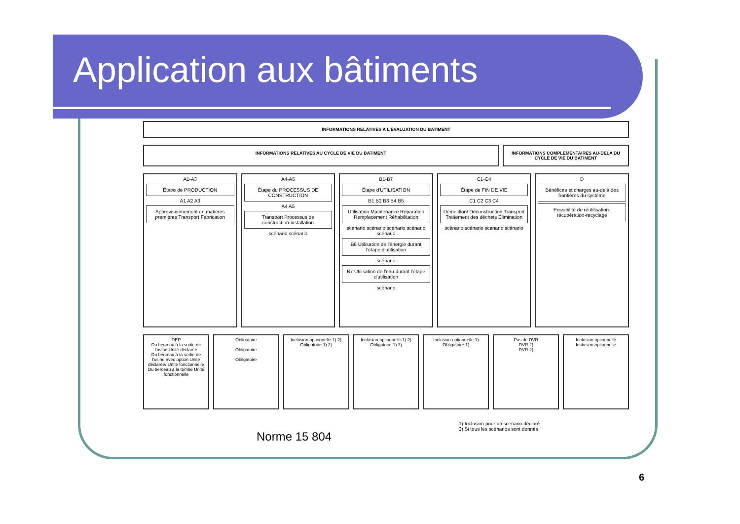Application aux bâtiments
INFORMATIONS RELATIVES A L'EVALUATION DU BATIMENT
INFORMATIONS RELATIVES AU CYCLE DE VIE DU BATIMENT
INFORMATIONS COMPLEMENTAIRES AU-DELA DU CYCLE DE VIE DU BATIMENT
A1-A3
Étape de PRODUCTION
A1 A2 A3
Approvisionnement en matières premières Transport Fabrication
A4-A5
Étape du PROCESSUS DE CONSTRUCTION
A4 A5
Transport Processus de construction-installation
scénario scénario
B1-B7
Étape d'UTILISATION
B1 B2 B3 B4 B5
Utilisation Maintenance Réparation Remplacement Réhabilitation
scénario scénario scénario scénario scénario
B6 Utilisation de l'énergie durant l'étape d'utilisation
scénario
B7 Utilisation de l'eau durant l'étape d'utilisation
scénario
C1-C4
Étape de FIN DE VIE
C1 C2 C3 C4
Démolition/ Déconstruction Transport Traitement des déchets Élimination
scénario scénario scénario scénario
D
Bénéfices et charges au-delà des frontières du système
Possibilité de réutilisation-récupération-recyclage
DEP
Du berceau à la sortie de l'usine Unité déclarée
Du berceau à la sortie de l'usine avec option Unité déclarée/ Unité fonctionnelle
Du berceau à la tombe Unité fonctionnelle
Obligatoire
Obligatoire
Obligatoire
Inclusion optionnelle 1) 2)
Obligatoire 1) 2)
Inclusion optionnelle 1) 2)
Obligatoire 1) 2)
Inclusion optionnelle 1)
Obligatoire 1)
Pas de DVR
DVR 2)
DVR 2)
Inclusion optionnelle
Inclusion optionnelle
1) Inclusion pour un scénario déclaré
2) Si tous les scénarios sont donnés
Norme 15 804
6